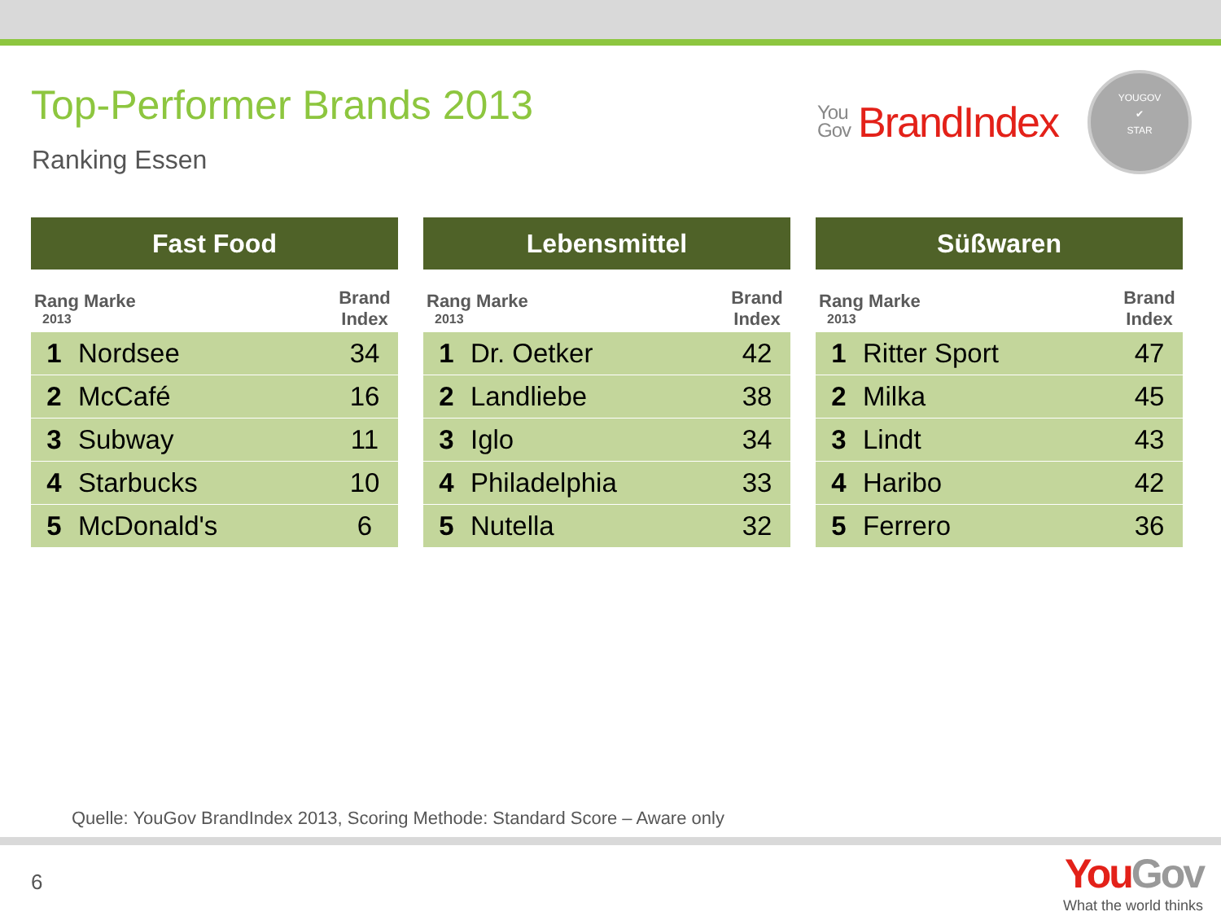Top-Performer Brands 2013
Ranking Essen
You Gov BrandIndex
YOUGOV
✔
STAR
| Fast Food | | |
| --- | --- | --- |
| Rang Marke 2013 | | Brand Index |
| 1 | Nordsee | 34 |
| 2 | McCafé | 16 |
| 3 | Subway | 11 |
| 4 | Starbucks | 10 |
| 5 | McDonald's | 6 |
| Lebensmittel | | |
| --- | --- | --- |
| Rang Marke 2013 | | Brand Index |
| 1 | Dr. Oetker | 42 |
| 2 | Landliebe | 38 |
| 3 | Iglo | 34 |
| 4 | Philadelphia | 33 |
| 5 | Nutella | 32 |
| Süßwaren | | |
| --- | --- | --- |
| Rang Marke 2013 | | Brand Index |
| 1 | Ritter Sport | 47 |
| 2 | Milka | 45 |
| 3 | Lindt | 43 |
| 4 | Haribo | 42 |
| 5 | Ferrero | 36 |
Quelle: YouGov BrandIndex 2013, Scoring Methode: Standard Score – Aware only
6
YouGov
What the world thinks